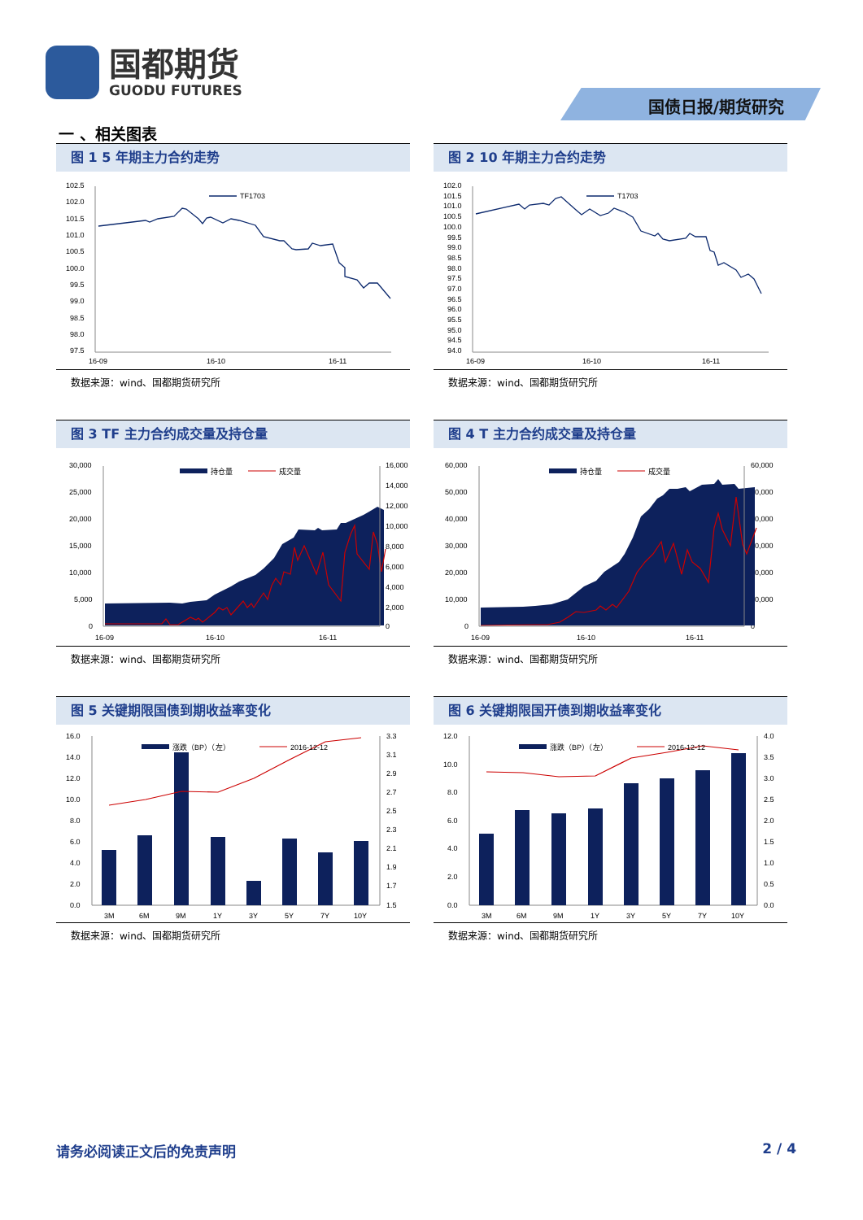国都期货
GUODU FUTURES
国债日报/期货研究
一 、相关图表
图 1 5 年期主力合约走势
102.5
102.0
101.5
101.0
100.5
100.0
99.5
99.0
98.5
98.0
97.5
TF1703
16-09
16-10
16-11
数据来源：wind、国都期货研究所
图 2 10 年期主力合约走势
102.0
101.5
101.0
100.5
100.0
99.5
99.0
98.5
98.0
97.5
97.0
96.5
96.0
95.5
95.0
94.5
94.0
T1703
16-09
16-10
16-11
数据来源：wind、国都期货研究所
图 3 TF 主力合约成交量及持仓量
30,000
25,000
20,000
15,000
10,000
5,000
0
16,000
14,000
12,000
10,000
8,000
6,000
4,000
2,000
0
持仓量
成交量
16-09
16-10
16-11
数据来源：wind、国都期货研究所
图 4 T 主力合约成交量及持仓量
60,000
50,000
40,000
30,000
20,000
10,000
0
60,000
50,000
40,000
30,000
20,000
10,000
0
持仓量
成交量
16-09
16-10
16-11
数据来源：wind、国都期货研究所
图 5 关键期限国债到期收益率变化
16.0
14.0
12.0
10.0
8.0
6.0
4.0
2.0
0.0
3.3
3.1
2.9
2.7
2.5
2.3
2.1
1.9
1.7
1.5
涨跌（BP）（左）
2016-12-12
3M
6M
9M
1Y
3Y
5Y
7Y
10Y
数据来源：wind、国都期货研究所
图 6 关键期限国开债到期收益率变化
12.0
10.0
8.0
6.0
4.0
2.0
0.0
4.0
3.5
3.0
2.5
2.0
1.5
1.0
0.5
0.0
涨跌（BP）（左）
2016-12-12
3M
6M
9M
1Y
3Y
5Y
7Y
10Y
数据来源：wind、国都期货研究所
请务必阅读正文后的免责声明 2 / 4